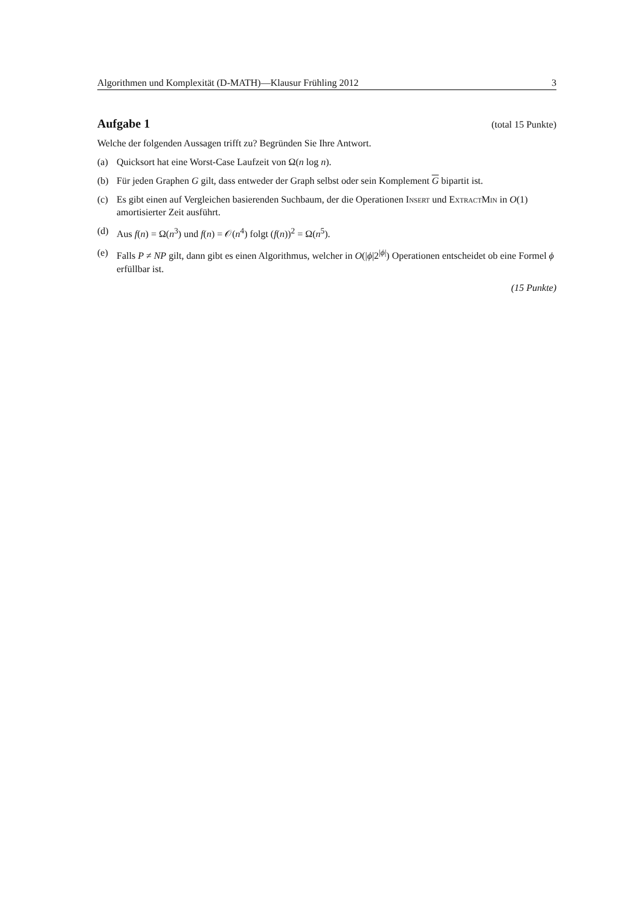Algorithmen und Komplexität (D-MATH)—Klausur Frühling 2012 3
Aufgabe 1
(total 15 Punkte)
Welche der folgenden Aussagen trifft zu? Begründen Sie Ihre Antwort.
(a) Quicksort hat eine Worst-Case Laufzeit von Ω(n log n).
(b) Für jeden Graphen G gilt, dass entweder der Graph selbst oder sein Komplement G bipartit ist.
(c) Es gibt einen auf Vergleichen basierenden Suchbaum, der die Operationen Insert und ExtractMin in O(1) amortisierter Zeit ausführt.
(d) Aus f(n) = Ω(n<sup>3</sup>) und f(n) = 𝒪(n<sup>4</sup>) folgt (f(n))<sup>2</sup> = Ω(n<sup>5</sup>).
(e) Falls P ≠ NP gilt, dann gibt es einen Algorithmus, welcher in O(|ϕ|2<sup>|ϕ|</sup>) Operationen entscheidet ob eine Formel ϕ erfüllbar ist.
(15 Punkte)